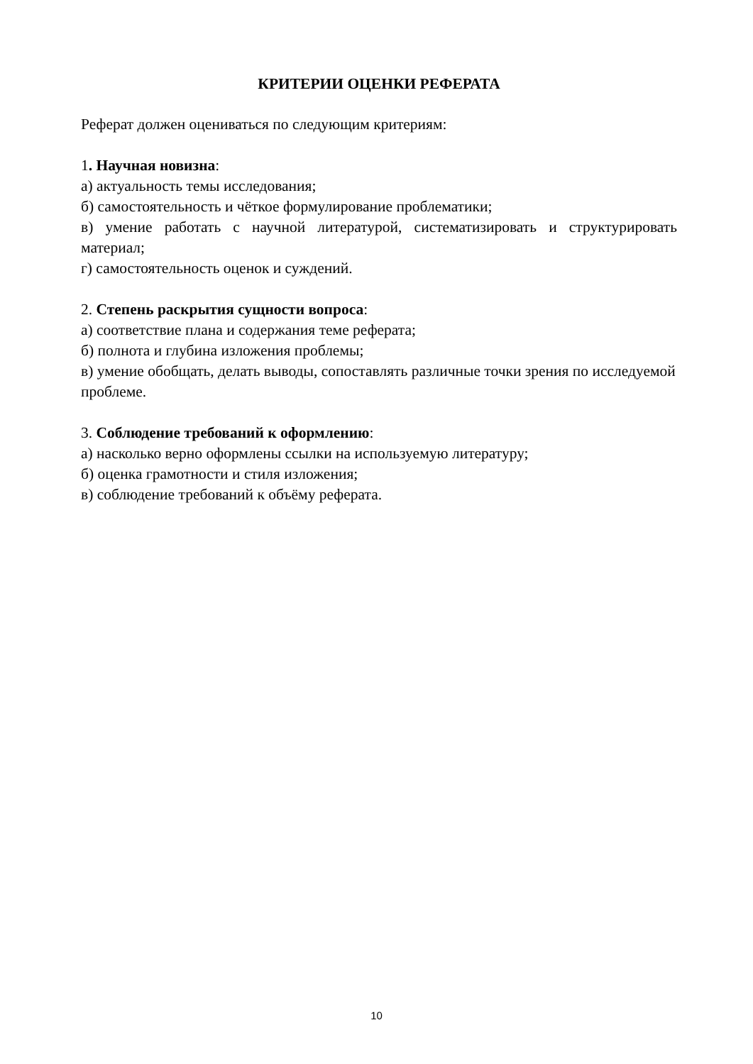КРИТЕРИИ ОЦЕНКИ РЕФЕРАТА
Реферат должен оцениваться по следующим критериям:
1. Научная новизна:
а) актуальность темы исследования;
б) самостоятельность и чёткое формулирование проблематики;
в) умение работать с научной литературой, систематизировать и структурировать материал;
г) самостоятельность оценок и суждений.
2. Степень раскрытия сущности вопроса:
а) соответствие плана и содержания теме реферата;
б) полнота и глубина изложения проблемы;
в) умение обобщать, делать выводы, сопоставлять различные точки зрения по исследуемой проблеме.
3. Соблюдение требований к оформлению:
а) насколько верно оформлены ссылки на используемую литературу;
б) оценка грамотности и стиля изложения;
в) соблюдение требований к объёму реферата.
10